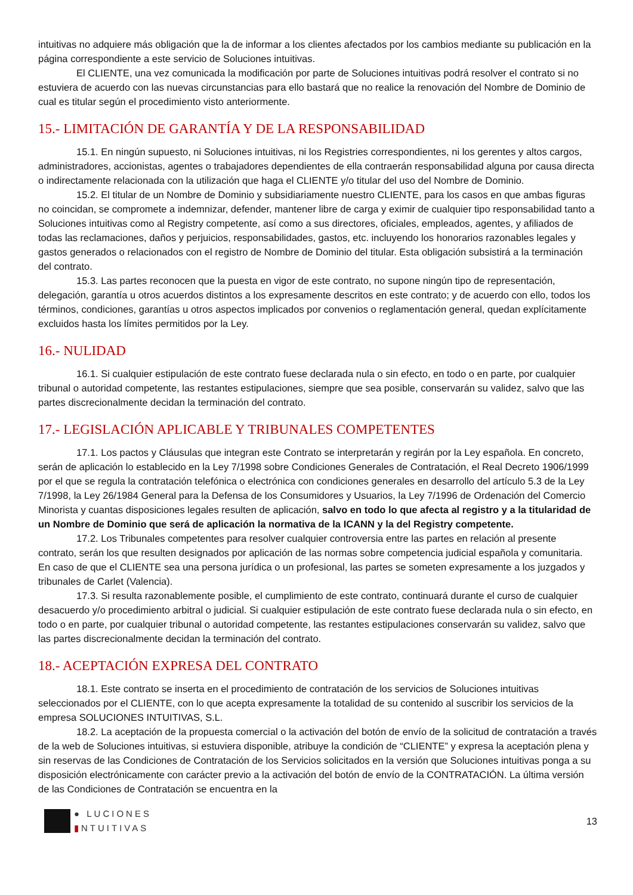intuitivas no adquiere más obligación que la de informar a los clientes afectados por los cambios mediante su publicación en la página correspondiente a este servicio de Soluciones intuitivas.
El CLIENTE, una vez comunicada la modificación por parte de Soluciones intuitivas podrá resolver el contrato si no estuviera de acuerdo con las nuevas circunstancias para ello bastará que no realice la renovación del Nombre de Dominio de cual es titular según el procedimiento visto anteriormente.
15.- LIMITACIÓN DE GARANTÍA Y DE LA RESPONSABILIDAD
15.1. En ningún supuesto, ni Soluciones intuitivas, ni los Registries correspondientes, ni los gerentes y altos cargos, administradores, accionistas, agentes o trabajadores dependientes de ella contraerán responsabilidad alguna por causa directa o indirectamente relacionada con la utilización que haga el CLIENTE y/o titular del uso del Nombre de Dominio.
15.2. El titular de un Nombre de Dominio y subsidiariamente nuestro CLIENTE, para los casos en que ambas figuras no coincidan, se compromete a indemnizar, defender, mantener libre de carga y eximir de cualquier tipo responsabilidad tanto a Soluciones intuitivas como al Registry competente, así como a sus directores, oficiales, empleados, agentes, y afiliados de todas las reclamaciones, daños y perjuicios, responsabilidades, gastos, etc. incluyendo los honorarios razonables legales y gastos generados o relacionados con el registro de Nombre de Dominio del titular. Esta obligación subsistirá a la terminación del contrato.
15.3. Las partes reconocen que la puesta en vigor de este contrato, no supone ningún tipo de representación, delegación, garantía u otros acuerdos distintos a los expresamente descritos en este contrato; y de acuerdo con ello, todos los términos, condiciones, garantías u otros aspectos implicados por convenios o reglamentación general, quedan explícitamente excluidos hasta los límites permitidos por la Ley.
16.- NULIDAD
16.1. Si cualquier estipulación de este contrato fuese declarada nula o sin efecto, en todo o en parte, por cualquier tribunal o autoridad competente, las restantes estipulaciones, siempre que sea posible, conservarán su validez, salvo que las partes discrecionalmente decidan la terminación del contrato.
17.- LEGISLACIÓN APLICABLE Y TRIBUNALES COMPETENTES
17.1. Los pactos y Cláusulas que integran este Contrato se interpretarán y regirán por la Ley española. En concreto, serán de aplicación lo establecido en la Ley 7/1998 sobre Condiciones Generales de Contratación, el Real Decreto 1906/1999 por el que se regula la contratación telefónica o electrónica con condiciones generales en desarrollo del artículo 5.3 de la Ley 7/1998, la Ley 26/1984 General para la Defensa de los Consumidores y Usuarios, la Ley 7/1996 de Ordenación del Comercio Minorista y cuantas disposiciones legales resulten de aplicación, salvo en todo lo que afecta al registro y a la titularidad de un Nombre de Dominio que será de aplicación la normativa de la ICANN y la del Registry competente.
17.2. Los Tribunales competentes para resolver cualquier controversia entre las partes en relación al presente contrato, serán los que resulten designados por aplicación de las normas sobre competencia judicial española y comunitaria. En caso de que el CLIENTE sea una persona jurídica o un profesional, las partes se someten expresamente a los juzgados y tribunales de Carlet (Valencia).
17.3. Si resulta razonablemente posible, el cumplimiento de este contrato, continuará durante el curso de cualquier desacuerdo y/o procedimiento arbitral o judicial. Si cualquier estipulación de este contrato fuese declarada nula o sin efecto, en todo o en parte, por cualquier tribunal o autoridad competente, las restantes estipulaciones conservarán su validez, salvo que las partes discrecionalmente decidan la terminación del contrato.
18.- ACEPTACIÓN EXPRESA DEL CONTRATO
18.1. Este contrato se inserta en el procedimiento de contratación de los servicios de Soluciones intuitivas seleccionados por el CLIENTE, con lo que acepta expresamente la totalidad de su contenido al suscribir los servicios de la empresa SOLUCIONES INTUITIVAS, S.L.
18.2. La aceptación de la propuesta comercial o la activación del botón de envío de la solicitud de contratación a través de la web de Soluciones intuitivas, si estuviera disponible, atribuye la condición de “CLIENTE” y expresa la aceptación plena y sin reservas de las Condiciones de Contratación de los Servicios solicitados en la versión que Soluciones intuitivas ponga a su disposición electrónicamente con carácter previo a la activación del botón de envío de la CONTRATACIÓN. La última versión de las Condiciones de Contratación se encuentra en la
● LUCIONES
▮NTUITIVAS
13